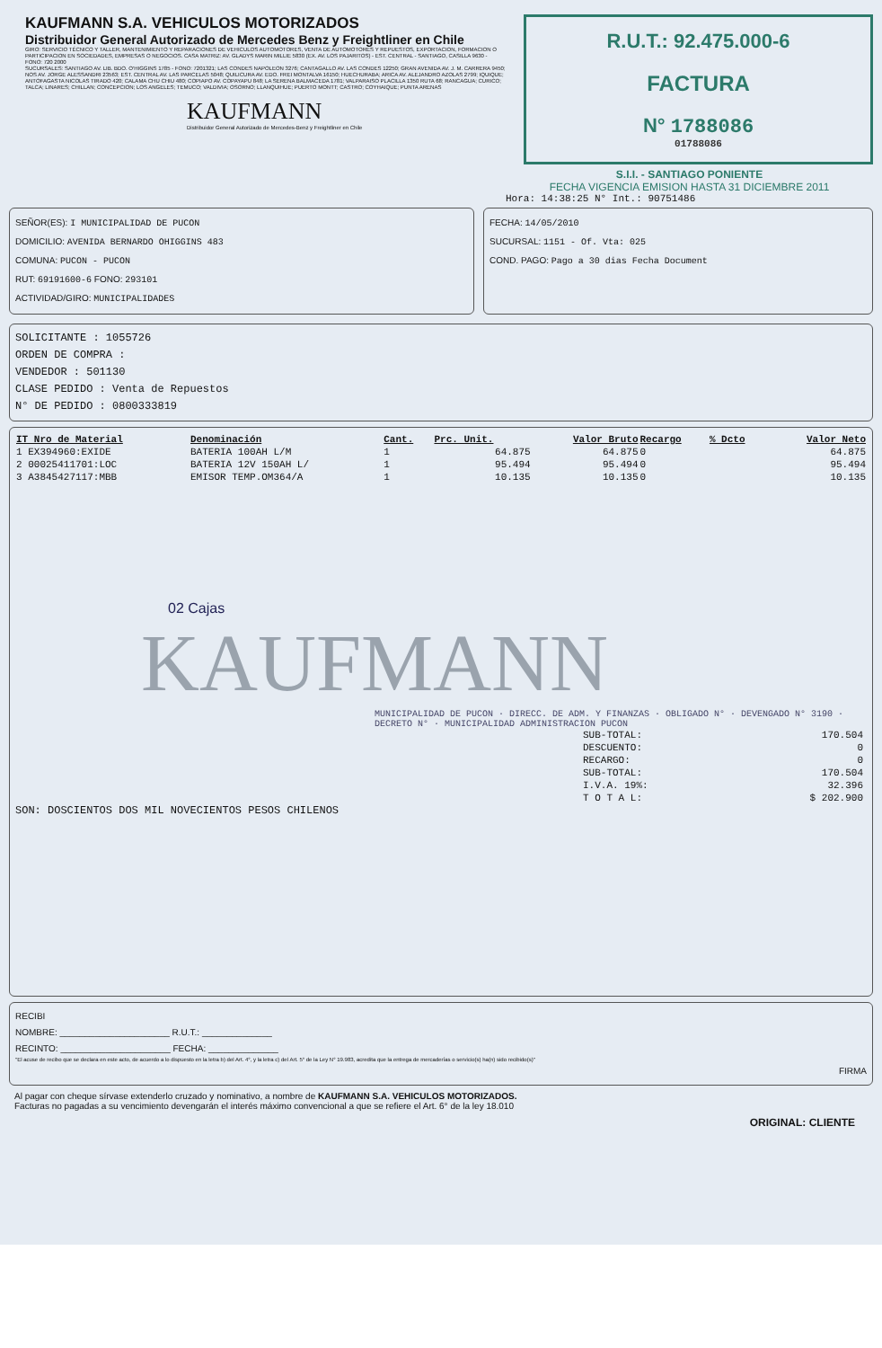KAUFMANN S.A. VEHICULOS MOTORIZADOS
Distribuidor General Autorizado de Mercedes Benz y Freightliner en Chile
GIRO: SERVICIO TÉCNICO Y TALLER, MANTENIMIENTO Y REPARACIONES DE VEHICULOS AUTOMOTORES, VENTA DE AUTOMOTORES Y REPUESTOS, EXPORTACION, FORMACION O PARTICIPACION EN SOCIEDADES, EMPRESAS O NEGOCIOS. CASA MATRIZ: AV. GLADYS MARIN MILLIE 5830 (EX. AV. LOS PAJARITOS) - EST. CENTRAL - SANTIAGO, CASILLA 9630 - FONO: 720 2000
SUCURSALES: SANTIAGO AV. LIB. BDO. O'HIGGINS 1785 - FONO: 7201321; LAS CONDES NAPOLEON 3276; CANTAGALLO AV. LAS CONDES 12250; GRAN AVENIDA AV. J. M. CARRERA 9450; NOS AV. JORGE ALESSANDRI 23563; EST. CENTRAL AV. LAS PARCELAS 5048; QUILICURA AV. EDO. FREI MONTALVA 16150; HUECHURABA; ARICA AV. ALEJANDRO AZOLAS 2799; IQUIQUE; ANTOFAGASTA NICOLAS TIRADO 420; CALAMA CHU CHIU 480; COPIAPO AV. COPAYAPU 848; LA SERENA BALMACEDA 1781; VALPARAISO PLACILLA 1350 RUTA 68; RANCAGUA; CURICO; TALCA; LINARES; CHILLAN; CONCEPCION; LOS ANGELES; TEMUCO; VALDIVIA; OSORNO; LLANQUIHUE; PUERTO MONTT; CASTRO; COYHAIQUE; PUNTA ARENAS
KAUFMANN
Distribuidor General Autorizado de Mercedes-Benz y Freightliner en Chile
R.U.T.: 92.475.000-6
FACTURA
N° 1788086
01788086
S.I.I. - SANTIAGO PONIENTE
FECHA VIGENCIA EMISION HASTA 31 DICIEMBRE 2011
Hora: 14:38:25 N° Int.: 90751486
SEÑOR(ES): I MUNICIPALIDAD DE PUCON
DOMICILIO: AVENIDA BERNARDO OHIGGINS 483
COMUNA: PUCON - PUCON
RUT: 69191600-6 FONO: 293101
ACTIVIDAD/GIRO: MUNICIPALIDADES
FECHA: 14/05/2010
SUCURSAL: 1151 - Of. Vta: 025
COND. PAGO: Pago a 30 dias Fecha Document
SOLICITANTE : 1055726
ORDEN DE COMPRA :
VENDEDOR : 501130
CLASE PEDIDO : Venta de Repuestos
N° DE PEDIDO : 0800333819
| IT Nro de Material | Denominación | Cant. | Prc. Unit. | Valor Bruto | Recargo | % Dcto | Valor Neto |
| --- | --- | --- | --- | --- | --- | --- | --- |
| 1 EX394960:EXIDE | BATERIA 100AH L/M | 1 | 64.875 | 64.875 | 0 | | 64.875 |
| 2 00025411701:LOC | BATERIA 12V 150AH L/ | 1 | 95.494 | 95.494 | 0 | | 95.494 |
| 3 A3845427117:MBB | EMISOR TEMP.OM364/A | 1 | 10.135 | 10.135 | 0 | | 10.135 |
02 Cajas
KAUFMANN
MUNICIPALIDAD DE PUCON · DIRECC. DE ADM. Y FINANZAS · OBLIGADO N° · DEVENGADO N° 3190 · DECRETO N° · MUNICIPALIDAD ADMINISTRACION PUCON
| SUB-TOTAL: | 170.504 |
| DESCUENTO: | 0 |
| RECARGO: | 0 |
| SUB-TOTAL: | 170.504 |
| I.V.A. 19%: | 32.396 |
| T O T A L: | $ 202.900 |
SON: DOSCIENTOS DOS MIL NOVECIENTOS PESOS CHILENOS
RECIBI
NOMBRE: ______________________ R.U.T.: ______________
RECINTO: ______________________ FECHA: ______________
"El acuse de recibo que se declara en este acto, de acuerdo a lo dispuesto en la letra b) del Art. 4°, y la letra c) del Art. 5° de la Ley N° 19.983, acredita que la entrega de mercaderías o servicio(s) ha(n) sido recibido(s)"
FIRMA
Al pagar con cheque sírvase extenderlo cruzado y nominativo, a nombre de KAUFMANN S.A. VEHICULOS MOTORIZADOS.
Facturas no pagadas a su vencimiento devengarán el interés máximo convencional a que se refiere el Art. 6° de la ley 18.010
ORIGINAL: CLIENTE